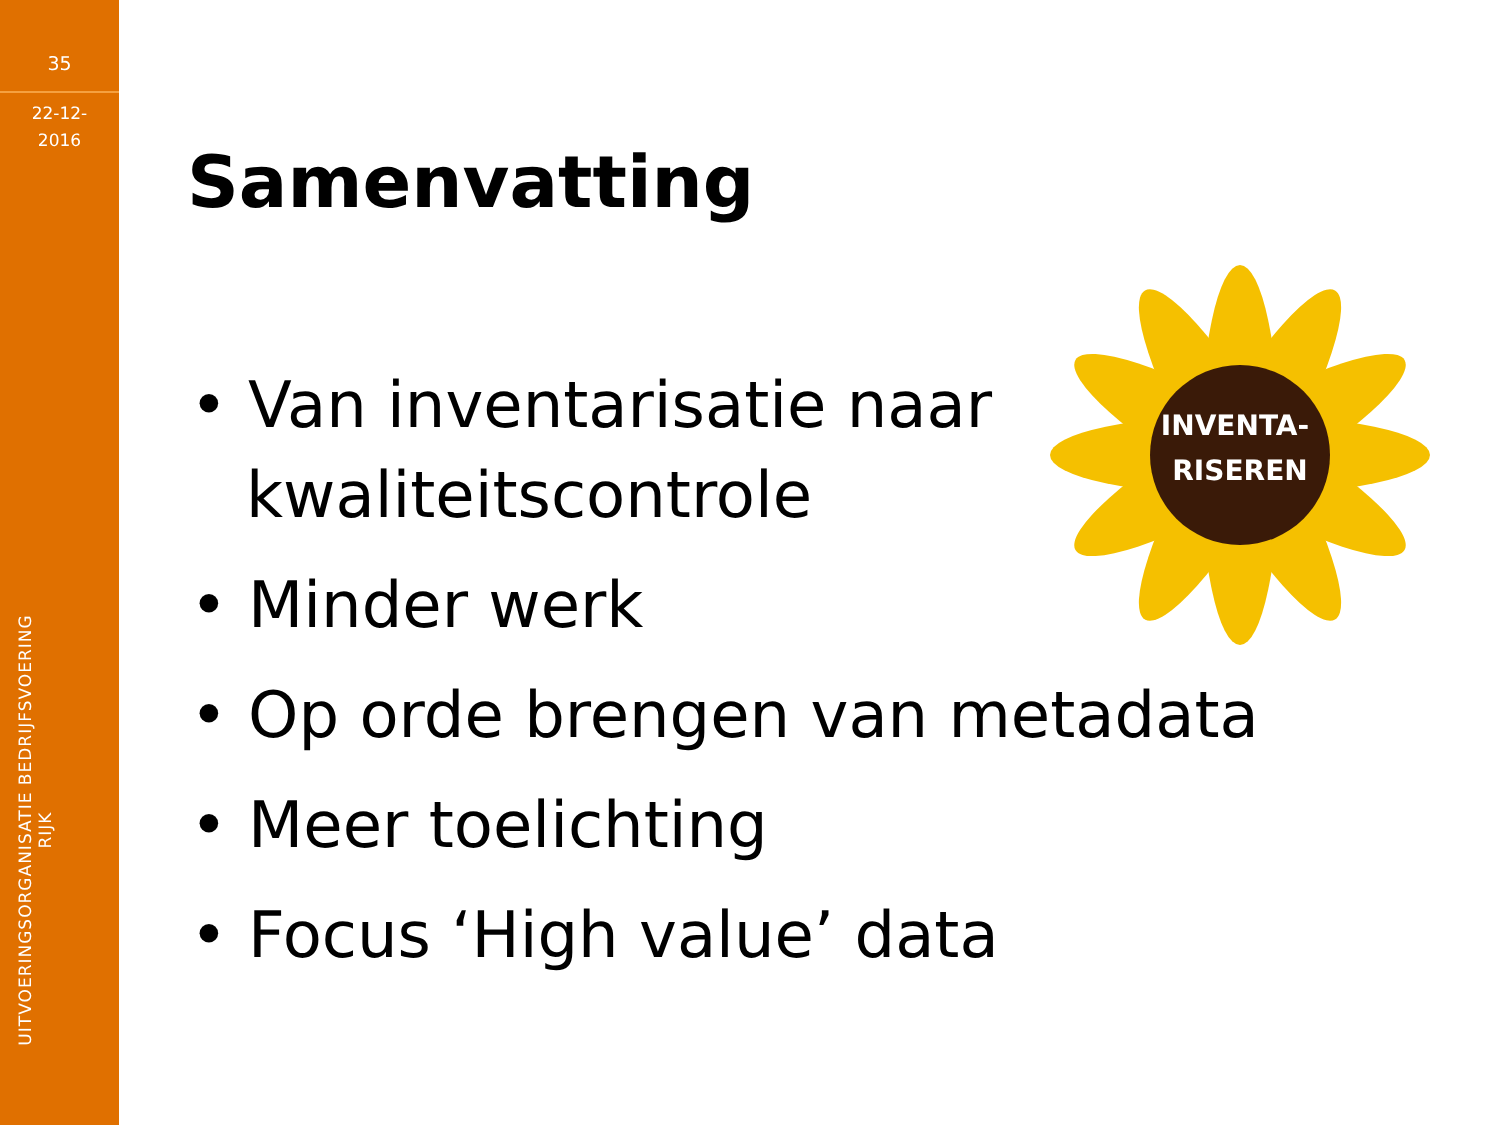35
22-12-
2016
UITVOERINGSORGANISATIE BEDRIJFSVOERING RIJK
Samenvatting
INVENTA-
RISEREN
• Van inventarisatie naar
kwaliteitscontrole
• Minder werk
• Op orde brengen van metadata
• Meer toelichting
• Focus ‘High value’ data